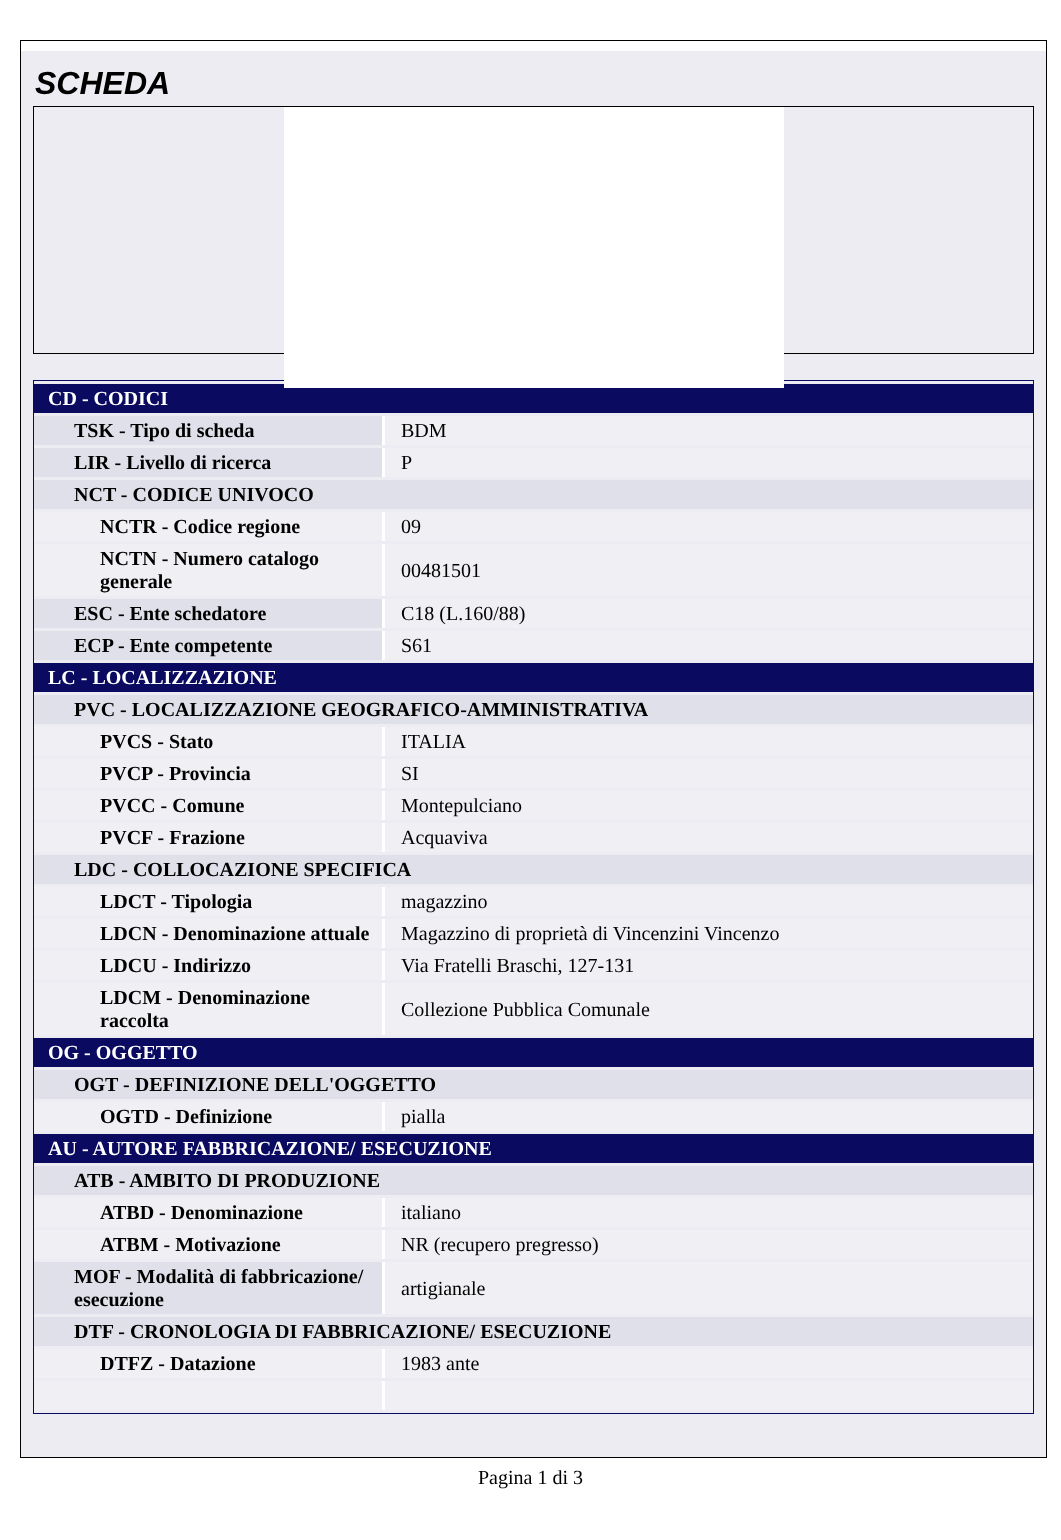SCHEDA
| CD - CODICI | |
| TSK - Tipo di scheda | BDM |
| LIR - Livello di ricerca | P |
| NCT - CODICE UNIVOCO | |
| NCTR - Codice regione | 09 |
| NCTN - Numero catalogo generale | 00481501 |
| ESC - Ente schedatore | C18 (L.160/88) |
| ECP - Ente competente | S61 |
| LC - LOCALIZZAZIONE | |
| PVC - LOCALIZZAZIONE GEOGRAFICO-AMMINISTRATIVA | |
| PVCS - Stato | ITALIA |
| PVCP - Provincia | SI |
| PVCC - Comune | Montepulciano |
| PVCF - Frazione | Acquaviva |
| LDC - COLLOCAZIONE SPECIFICA | |
| LDCT - Tipologia | magazzino |
| LDCN - Denominazione attuale | Magazzino di proprietà di Vincenzini Vincenzo |
| LDCU - Indirizzo | Via Fratelli Braschi, 127-131 |
| LDCM - Denominazione raccolta | Collezione Pubblica Comunale |
| OG - OGGETTO | |
| OGT - DEFINIZIONE DELL'OGGETTO | |
| OGTD - Definizione | pialla |
| AU - AUTORE FABBRICAZIONE/ ESECUZIONE | |
| ATB - AMBITO DI PRODUZIONE | |
| ATBD - Denominazione | italiano |
| ATBM - Motivazione | NR (recupero pregresso) |
| MOF - Modalità di fabbricazione/ esecuzione | artigianale |
| DTF - CRONOLOGIA DI FABBRICAZIONE/ ESECUZIONE | |
| DTFZ - Datazione | 1983 ante |
Pagina 1 di 3